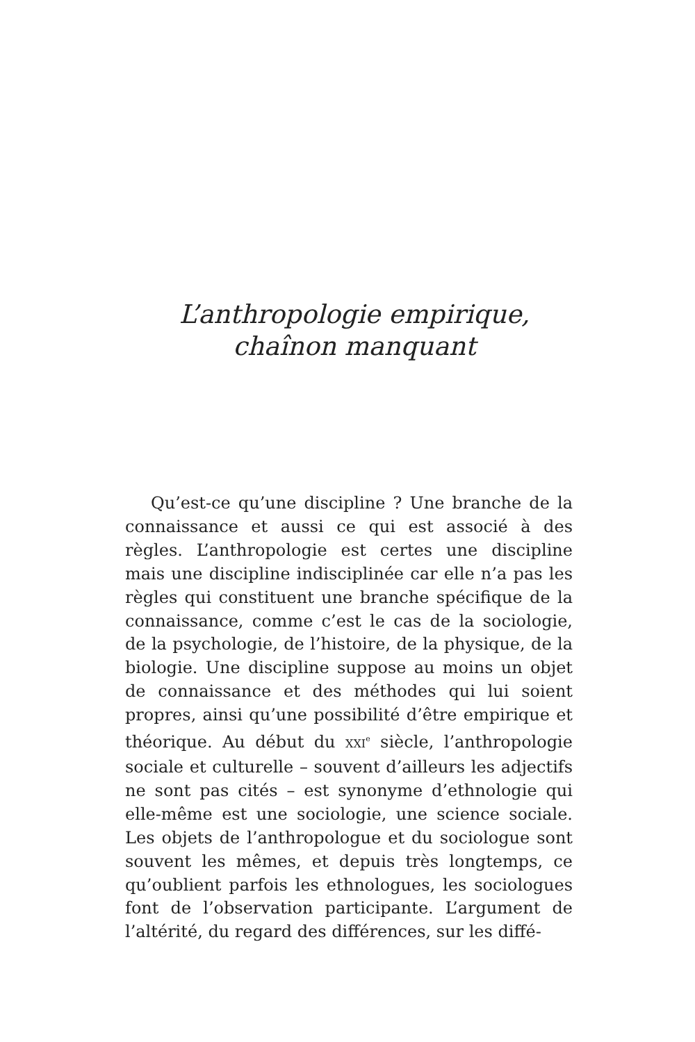L’anthropologie empirique,
chaînon manquant
Qu’est-ce qu’une discipline ? Une branche de la connaissance et aussi ce qui est associé à des règles. L’anthropologie est certes une discipline mais une discipline indisciplinée car elle n’a pas les règles qui constituent une branche spécifique de la connaissance, comme c’est le cas de la sociologie, de la psychologie, de l’histoire, de la physique, de la biologie. Une discipline suppose au moins un objet de connaissance et des méthodes qui lui soient propres, ainsi qu’une possibilité d’être empirique et théorique. Au début du XXI<sup>e</sup> siècle, l’anthropologie sociale et culturelle – souvent d’ailleurs les adjectifs ne sont pas cités – est synonyme d’ethnologie qui elle-même est une sociologie, une science sociale. Les objets de l’anthropologue et du sociologue sont souvent les mêmes, et depuis très longtemps, ce qu’oublient parfois les ethnologues, les sociologues font de l’observation participante. L’argument de l’altérité, du regard des différences, sur les diffé-